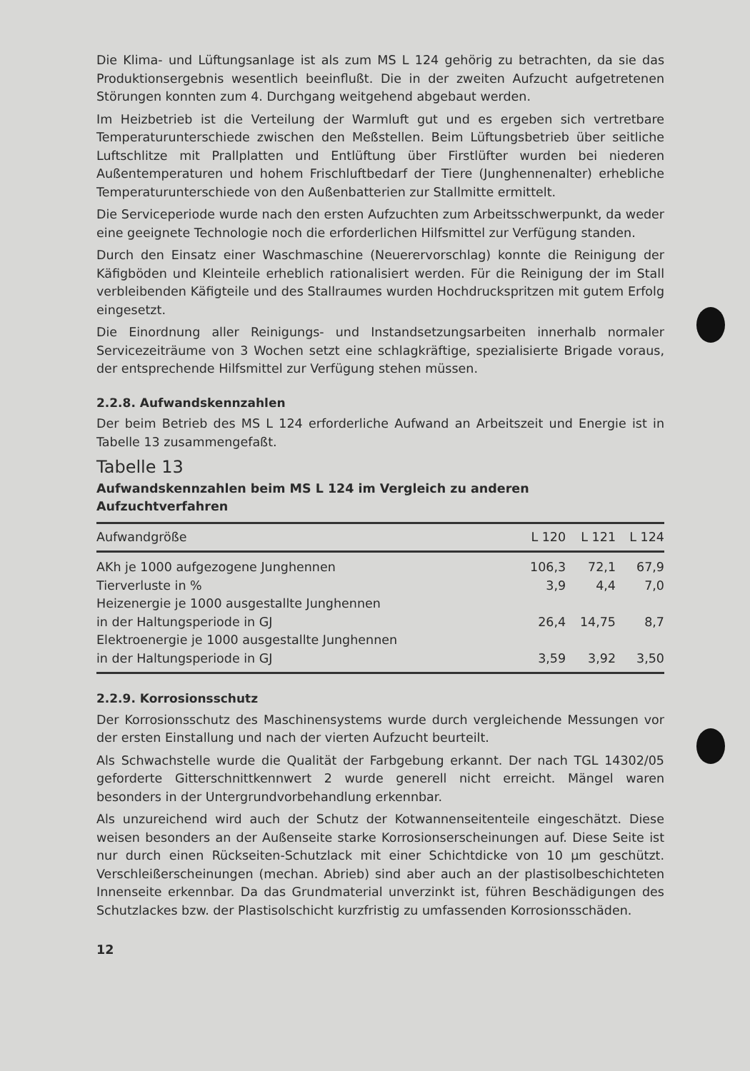Die Klima- und Lüftungsanlage ist als zum MS L 124 gehörig zu betrachten, da sie das Produktionsergebnis wesentlich beeinflußt. Die in der zweiten Aufzucht aufgetretenen Störungen konnten zum 4. Durchgang weitgehend abgebaut werden.
Im Heizbetrieb ist die Verteilung der Warmluft gut und es ergeben sich vertretbare Temperaturunterschiede zwischen den Meßstellen. Beim Lüftungsbetrieb über seitliche Luftschlitze mit Prallplatten und Entlüftung über Firstlüfter wurden bei niederen Außentemperaturen und hohem Frischluftbedarf der Tiere (Junghennenalter) erhebliche Temperaturunterschiede von den Außenbatterien zur Stallmitte ermittelt.
Die Serviceperiode wurde nach den ersten Aufzuchten zum Arbeitsschwerpunkt, da weder eine geeignete Technologie noch die erforderlichen Hilfsmittel zur Verfügung standen.
Durch den Einsatz einer Waschmaschine (Neuerervorschlag) konnte die Reinigung der Käfigböden und Kleinteile erheblich rationalisiert werden. Für die Reinigung der im Stall verbleibenden Käfigteile und des Stallraumes wurden Hochdruckspritzen mit gutem Erfolg eingesetzt.
Die Einordnung aller Reinigungs- und Instandsetzungsarbeiten innerhalb normaler Servicezeiträume von 3 Wochen setzt eine schlagkräftige, spezialisierte Brigade voraus, der entsprechende Hilfsmittel zur Verfügung stehen müssen.
2.2.8. Aufwandskennzahlen
Der beim Betrieb des MS L 124 erforderliche Aufwand an Arbeitszeit und Energie ist in Tabelle 13 zusammengefaßt.
Tabelle 13
Aufwandskennzahlen beim MS L 124 im Vergleich zu anderen Aufzuchtverfahren
| Aufwandgröße | L 120 | L 121 | L 124 |
| --- | --- | --- | --- |
| AKh je 1000 aufgezogene Junghennen | 106,3 | 72,1 | 67,9 |
| Tierverluste in % | 3,9 | 4,4 | 7,0 |
| Heizenergie je 1000 ausgestallte Junghennen in der Haltungsperiode in GJ | 26,4 | 14,75 | 8,7 |
| Elektroenergie je 1000 ausgestallte Junghennen in der Haltungsperiode in GJ | 3,59 | 3,92 | 3,50 |
2.2.9. Korrosionsschutz
Der Korrosionsschutz des Maschinensystems wurde durch vergleichende Messungen vor der ersten Einstallung und nach der vierten Aufzucht beurteilt.
Als Schwachstelle wurde die Qualität der Farbgebung erkannt. Der nach TGL 14302/05 geforderte Gitterschnittkennwert 2 wurde generell nicht erreicht. Mängel waren besonders in der Untergrundvorbehandlung erkennbar.
Als unzureichend wird auch der Schutz der Kotwannenseitenteile eingeschätzt. Diese weisen besonders an der Außenseite starke Korrosionserscheinungen auf. Diese Seite ist nur durch einen Rückseiten-Schutzlack mit einer Schichtdicke von 10 µm geschützt. Verschleißerscheinungen (mechan. Abrieb) sind aber auch an der plastisolbeschichteten Innenseite erkennbar. Da das Grundmaterial unverzinkt ist, führen Beschädigungen des Schutzlackes bzw. der Plastisolschicht kurzfristig zu umfassenden Korrosionsschäden.
12